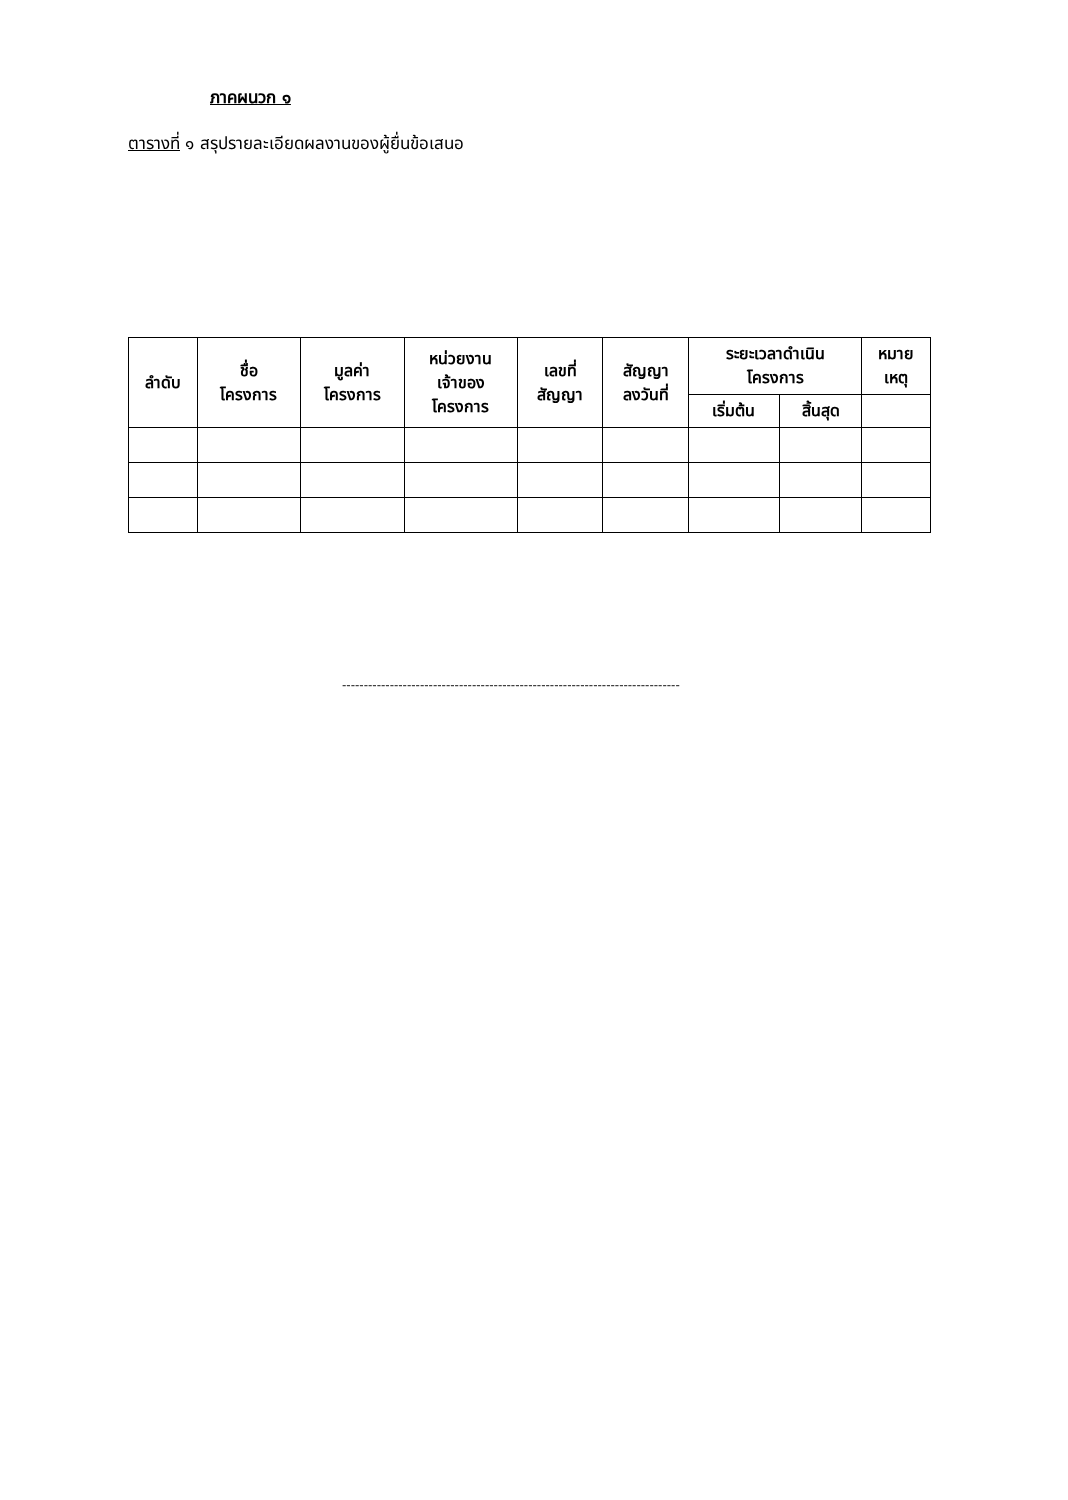ภาคผนวก ๑
ตารางที่ ๑ สรุปรายละเอียดผลงานของผู้ยื่นข้อเสนอ
| ลำดับ | ชื่อ โครงการ | มูลค่า โครงการ | หน่วยงาน เจ้าของ โครงการ | เลขที่ สัญญา | สัญญา ลงวันที่ | ระยะเวลาดำเนิน โครงการ | | หมาย เหตุ |
| --- | --- | --- | --- | --- | --- | --- | --- | --- |
| | | | | | | เริ่มต้น | สิ้นสุด | |
------------------------------------------------------------------------------